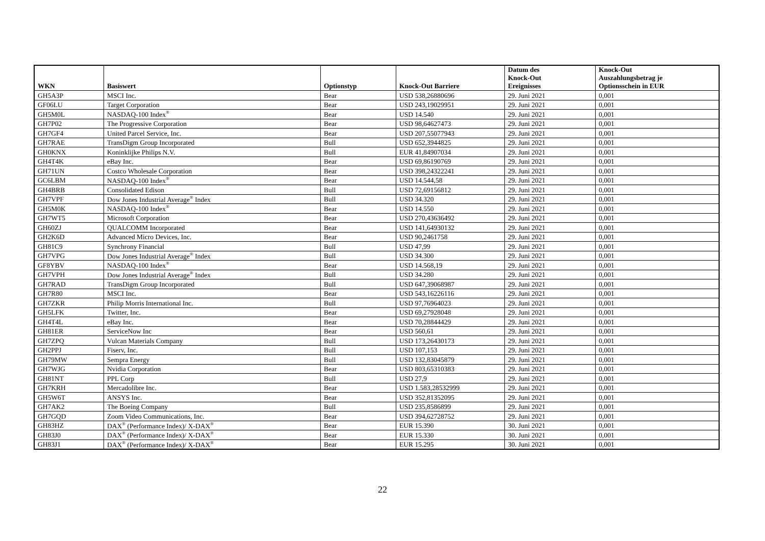| WKN | Basiswert | Optionstyp | Knock-Out Barriere | Datum des Knock-Out Ereignisses | Knock-Out Auszahlungsbetrag je Optionsschein in EUR |
| --- | --- | --- | --- | --- | --- |
| GH5A3P | MSCI Inc. | Bear | USD 538,26880696 | 29. Juni 2021 | 0,001 |
| GF06LU | Target Corporation | Bear | USD 243,19029951 | 29. Juni 2021 | 0,001 |
| GH5M0L | NASDAQ-100 Index<sup>®</sup> | Bear | USD 14.540 | 29. Juni 2021 | 0,001 |
| GH7P02 | The Progressive Corporation | Bear | USD 98,64627473 | 29. Juni 2021 | 0,001 |
| GH7GF4 | United Parcel Service, Inc. | Bear | USD 207,55077943 | 29. Juni 2021 | 0,001 |
| GH7RAE | TransDigm Group Incorporated | Bull | USD 652,3944825 | 29. Juni 2021 | 0,001 |
| GH0KNX | Koninklijke Philips N.V. | Bull | EUR 41,84907034 | 29. Juni 2021 | 0,001 |
| GH4T4K | eBay Inc. | Bear | USD 69,86190769 | 29. Juni 2021 | 0,001 |
| GH71UN | Costco Wholesale Corporation | Bear | USD 398,24322241 | 29. Juni 2021 | 0,001 |
| GC6LBM | NASDAQ-100 Index<sup>®</sup> | Bear | USD 14.544,58 | 29. Juni 2021 | 0,001 |
| GH4BRB | Consolidated Edison | Bull | USD 72,69156812 | 29. Juni 2021 | 0,001 |
| GH7VPF | Dow Jones Industrial Average<sup>®</sup> Index | Bull | USD 34.320 | 29. Juni 2021 | 0,001 |
| GH5M0K | NASDAQ-100 Index<sup>®</sup> | Bear | USD 14.550 | 29. Juni 2021 | 0,001 |
| GH7WT5 | Microsoft Corporation | Bear | USD 270,43636492 | 29. Juni 2021 | 0,001 |
| GH60ZJ | QUALCOMM Incorporated | Bear | USD 141,64930132 | 29. Juni 2021 | 0,001 |
| GH2K6D | Advanced Micro Devices, Inc. | Bear | USD 90,2461758 | 29. Juni 2021 | 0,001 |
| GH81C9 | Synchrony Financial | Bull | USD 47,99 | 29. Juni 2021 | 0,001 |
| GH7VPG | Dow Jones Industrial Average<sup>®</sup> Index | Bull | USD 34.300 | 29. Juni 2021 | 0,001 |
| GF8YBV | NASDAQ-100 Index<sup>®</sup> | Bear | USD 14.568,19 | 29. Juni 2021 | 0,001 |
| GH7VPH | Dow Jones Industrial Average<sup>®</sup> Index | Bull | USD 34.280 | 29. Juni 2021 | 0,001 |
| GH7RAD | TransDigm Group Incorporated | Bull | USD 647,39068987 | 29. Juni 2021 | 0,001 |
| GH7R80 | MSCI Inc. | Bear | USD 543,16226116 | 29. Juni 2021 | 0,001 |
| GH7ZKR | Philip Morris International Inc. | Bull | USD 97,76964023 | 29. Juni 2021 | 0,001 |
| GH5LFK | Twitter, Inc. | Bear | USD 69,27928048 | 29. Juni 2021 | 0,001 |
| GH4T4L | eBay Inc. | Bear | USD 70,28844429 | 29. Juni 2021 | 0,001 |
| GH81ER | ServiceNow Inc | Bear | USD 560,61 | 29. Juni 2021 | 0,001 |
| GH7ZPQ | Vulcan Materials Company | Bull | USD 173,26430173 | 29. Juni 2021 | 0,001 |
| GH2PPJ | Fiserv, Inc. | Bull | USD 107,153 | 29. Juni 2021 | 0,001 |
| GH79MW | Sempra Energy | Bull | USD 132,83045879 | 29. Juni 2021 | 0,001 |
| GH7WJG | Nvidia Corporation | Bear | USD 803,65310383 | 29. Juni 2021 | 0,001 |
| GH81NT | PPL Corp | Bull | USD 27,9 | 29. Juni 2021 | 0,001 |
| GH7KRH | Mercadolibre Inc. | Bear | USD 1.583,28532999 | 29. Juni 2021 | 0,001 |
| GH5W6T | ANSYS Inc. | Bear | USD 352,81352095 | 29. Juni 2021 | 0,001 |
| GH7AK2 | The Boeing Company | Bull | USD 235,8586899 | 29. Juni 2021 | 0,001 |
| GH7GQD | Zoom Video Communications, Inc. | Bear | USD 394,62728752 | 29. Juni 2021 | 0,001 |
| GH83HZ | DAX<sup>®</sup> (Performance Index)/ X-DAX<sup>®</sup> | Bear | EUR 15.390 | 30. Juni 2021 | 0,001 |
| GH83J0 | DAX<sup>®</sup> (Performance Index)/ X-DAX<sup>®</sup> | Bear | EUR 15.330 | 30. Juni 2021 | 0,001 |
| GH83J1 | DAX<sup>®</sup> (Performance Index)/ X-DAX<sup>®</sup> | Bear | EUR 15.295 | 30. Juni 2021 | 0,001 |
22